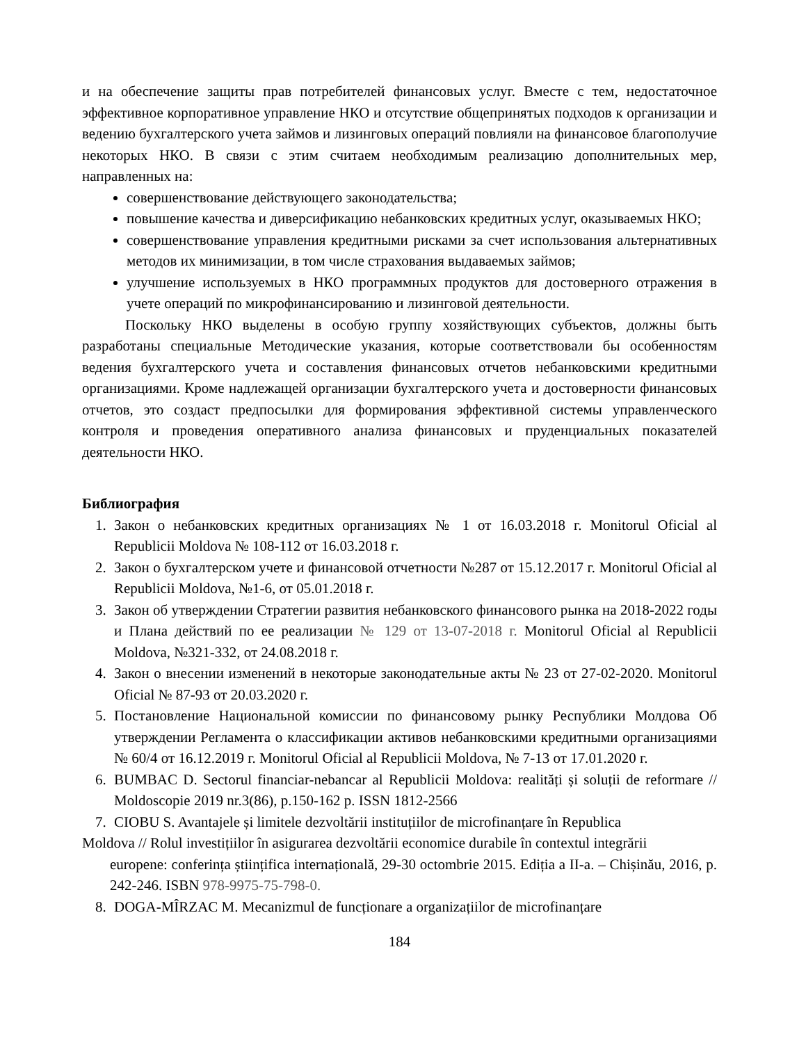и на обеспечение защиты прав потребителей финансовых услуг. Вместе с тем, недостаточное эффективное корпоративное управление НКО и отсутствие общепринятых подходов к организации и ведению бухгалтерского учета займов и лизинговых операций повлияли на финансовое благополучие некоторых НКО. В связи с этим считаем необходимым реализацию дополнительных мер, направленных на:
совершенствование действующего законодательства;
повышение качества и диверсификацию небанковских кредитных услуг, оказываемых НКО;
совершенствование управления кредитными рисками за счет использования альтернативных методов их минимизации, в том числе страхования выдаваемых займов;
улучшение используемых в НКО программных продуктов для достоверного отражения в учете операций по микрофинансированию и лизинговой деятельности.
Поскольку НКО выделены в особую группу хозяйствующих субъектов, должны быть разработаны специальные Методические указания, которые соответствовали бы особенностям ведения бухгалтерского учета и составления финансовых отчетов небанковскими кредитными организациями. Кроме надлежащей организации бухгалтерского учета и достоверности финансовых отчетов, это создаст предпосылки для формирования эффективной системы управленческого контроля и проведения оперативного анализа финансовых и пруденциальных показателей деятельности НКО.
Библиография
1. Закон о небанковских кредитных организациях № 1 от 16.03.2018 г. Monitorul Oficial al Republicii Moldova № 108-112 от 16.03.2018 г.
2. Закон о бухгалтерском учете и финансовой отчетности №287 от 15.12.2017 г. Monitorul Oficial al Republicii Moldova, №1-6, от 05.01.2018 г.
3. Закон об утверждении Стратегии развития небанковского финансового рынка на 2018-2022 годы и Плана действий по ее реализации № 129 от 13-07-2018 г. Monitorul Oficial al Republicii Moldova, №321-332, от 24.08.2018 г.
4. Закон о внесении изменений в некоторые законодательные акты № 23 от 27-02-2020. Monitorul Oficial № 87-93 от 20.03.2020 г.
5. Постановление Национальной комиссии по финансовому рынку Республики Молдова Об утверждении Регламента о классификации активов небанковскими кредитными организациями № 60/4 от 16.12.2019 г. Monitorul Oficial al Republicii Moldova, № 7-13 от 17.01.2020 г.
6. BUMBAC D. Sectorul financiar-nebancar al Republicii Moldova: realități și soluții de reformare // Moldoscopie 2019 nr.3(86), p.150-162 p. ISSN 1812-2566
7. CIOBU S. Avantajele și limitele dezvoltării instituțiilor de microfinanțare în Republica
Moldova // Rolul investițiilor în asigurarea dezvoltării economice durabile în contextul integrării
europene: conferința științifica internațională, 29-30 octombrie 2015. Ediția a II-a. – Chișinău, 2016, p. 242-246. ISBN 978-9975-75-798-0.
8. DOGA-MÎRZAC M. Mecanizmul de funcționare a organizațiilor de microfinanțare
184